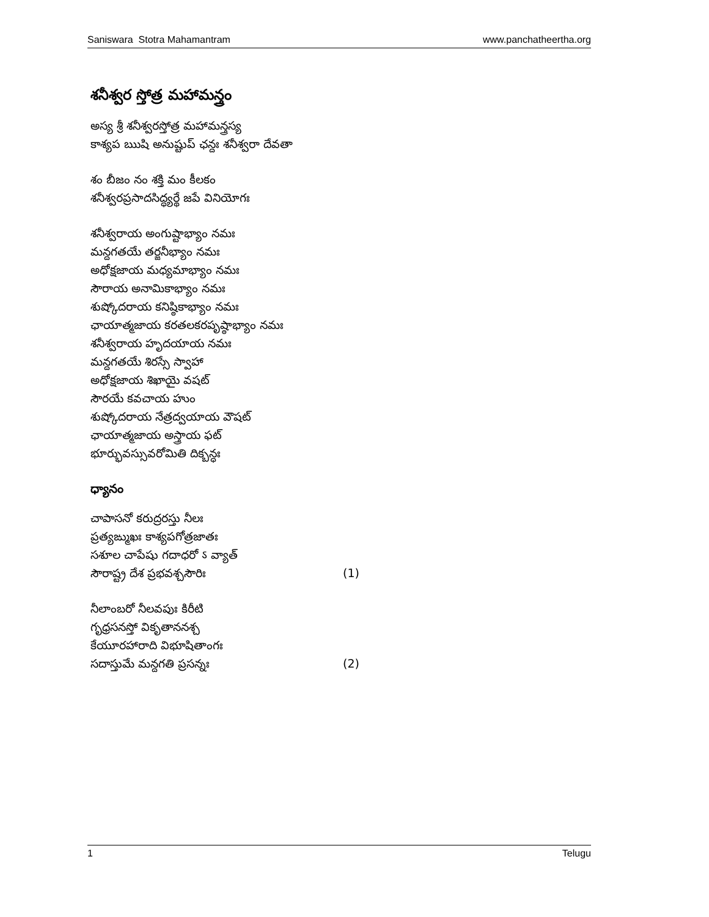Saniswara Stotra Mahamantram www.panchatheertha.org
శనీశ్వర స్తోత్ర మహామన్త్రం
అస్య శ్రీ శనీశ్వరస్తోత్ర మహామన్త్రస్య
కాశ్యప ఋషి అనుష్టుప్ ఛన్దః శనీశ్వరా దేవతా
శం బీజం నం శక్తి మం కీలకం
శనీశ్వరప్రసాదసిద్ధ్యర్థే జపే వినియోగః
శనీశ్వరాయ అంగుష్టాభ్యాం నమః
మన్దగతయే తర్జనీభ్యాం నమః
అధోక్షజాయ మధ్యమాభ్యాం నమః
సౌరాయ అనామికాభ్యాం నమః
శుష్కోదరాయ కనిష్ఠికాభ్యాం నమః
ఛాయాత్మజాయ కరతలకరపృష్ఠాభ్యాం నమః
శనీశ్వరాయ హృదయాయ నమః
మన్దగతయే శిరస్సే స్వాహా
అధోక్షజాయ శిఖాయై వషట్
సౌరయే కవచాయ హుం
శుష్కోదరాయ నేత్రద్వయాయ వౌషట్
ఛాయాత్మజాయ అస్త్రాయ ఫట్
భూర్భువస్సువరోమితి దిక్బన్ధః
ధ్యానం
చాపాసనో కరుద్రరస్తు నీలః
ప్రత్యఙ్ముఖః కాశ్యపగోత్రజాతః
సశూల చాపేషు గదాధరో ऽ వ్యాత్
సౌరాష్ట్ర దేశ ప్రభవశ్చసౌరిః (1)
నీలాంబరో నీలవపుః కిరీటి
గృధ్రసనస్తో వికృతాననశ్చ
కేయూరహారాది విభూషితాంగః
సదాస్తుమే మన్దగతి ప్రసన్నః (2)
1 Telugu